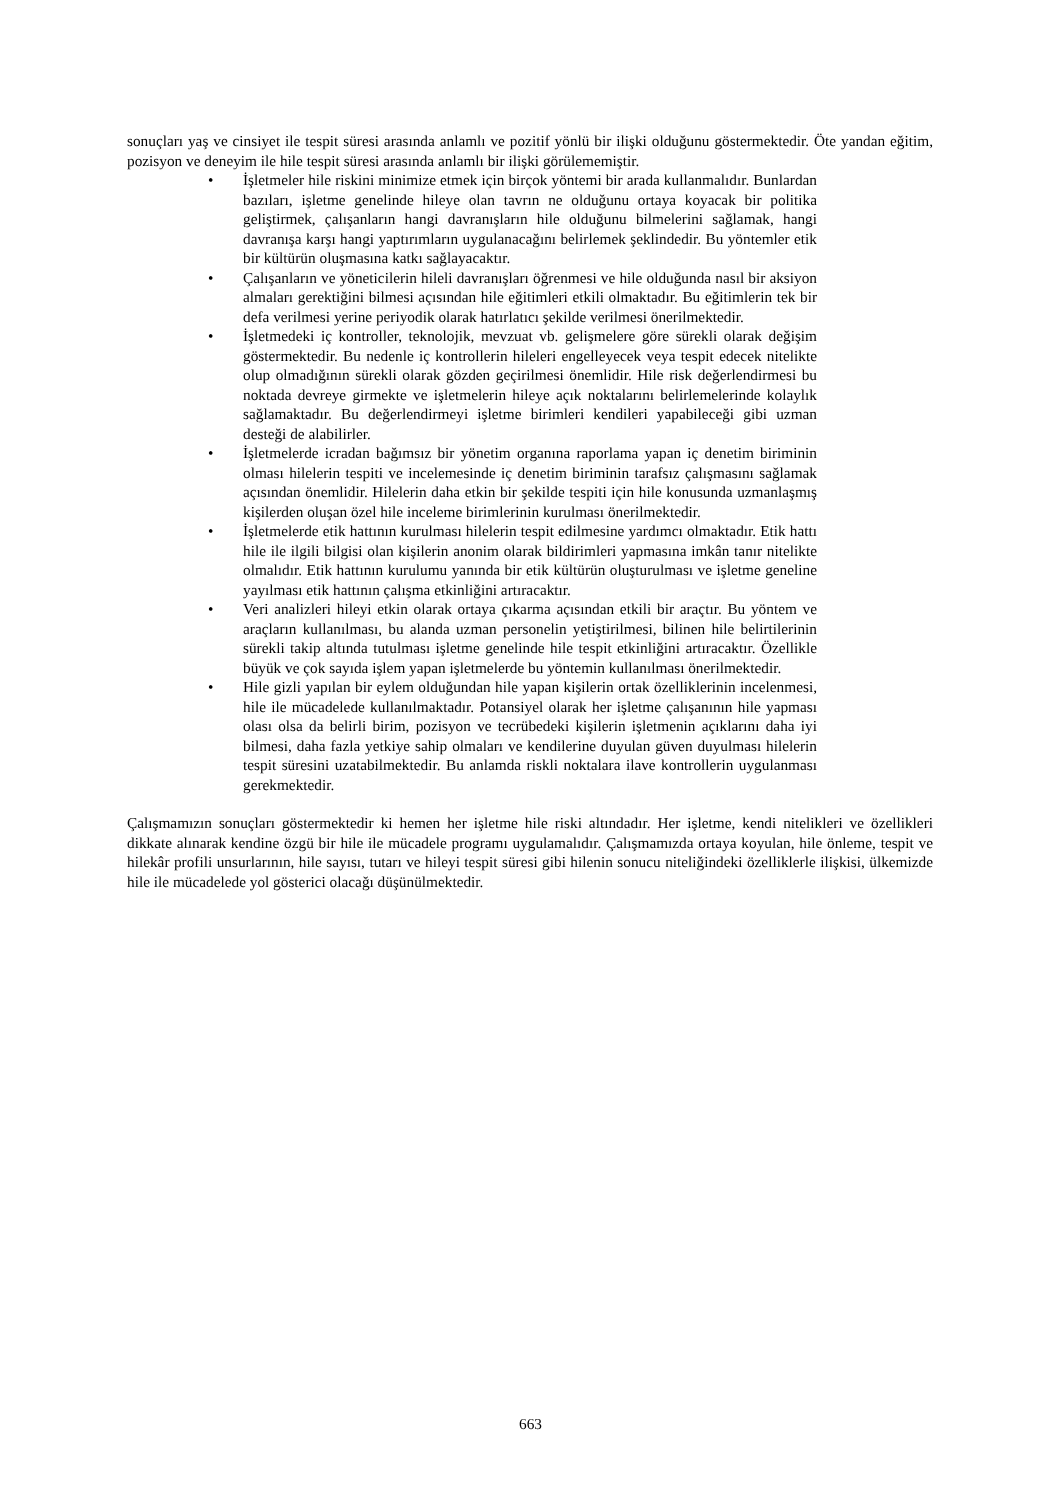sonuçları yaş ve cinsiyet ile tespit süresi arasında anlamlı ve pozitif yönlü bir ilişki olduğunu göstermektedir. Öte yandan eğitim, pozisyon ve deneyim ile hile tespit süresi arasında anlamlı bir ilişki görülememiştir.
• İşletmeler hile riskini minimize etmek için birçok yöntemi bir arada kullanmalıdır. Bunlardan bazıları, işletme genelinde hileye olan tavrın ne olduğunu ortaya koyacak bir politika geliştirmek, çalışanların hangi davranışların hile olduğunu bilmelerini sağlamak, hangi davranışa karşı hangi yaptırımların uygulanacağını belirlemek şeklindedir. Bu yöntemler etik bir kültürün oluşmasına katkı sağlayacaktır.
• Çalışanların ve yöneticilerin hileli davranışları öğrenmesi ve hile olduğunda nasıl bir aksiyon almaları gerektiğini bilmesi açısından hile eğitimleri etkili olmaktadır. Bu eğitimlerin tek bir defa verilmesi yerine periyodik olarak hatırlatıcı şekilde verilmesi önerilmektedir.
• İşletmedeki iç kontroller, teknolojik, mevzuat vb. gelişmelere göre sürekli olarak değişim göstermektedir. Bu nedenle iç kontrollerin hileleri engelleyecek veya tespit edecek nitelikte olup olmadığının sürekli olarak gözden geçirilmesi önemlidir. Hile risk değerlendirmesi bu noktada devreye girmekte ve işletmelerin hileye açık noktalarını belirlemelerinde kolaylık sağlamaktadır. Bu değerlendirmeyi işletme birimleri kendileri yapabileceği gibi uzman desteği de alabilirler.
• İşletmelerde icradan bağımsız bir yönetim organına raporlama yapan iç denetim biriminin olması hilelerin tespiti ve incelemesinde iç denetim biriminin tarafsız çalışmasını sağlamak açısından önemlidir. Hilelerin daha etkin bir şekilde tespiti için hile konusunda uzmanlaşmış kişilerden oluşan özel hile inceleme birimlerinin kurulması önerilmektedir.
• İşletmelerde etik hattının kurulması hilelerin tespit edilmesine yardımcı olmaktadır. Etik hattı hile ile ilgili bilgisi olan kişilerin anonim olarak bildirimleri yapmasına imkân tanır nitelikte olmalıdır. Etik hattının kurulumu yanında bir etik kültürün oluşturulması ve işletme geneline yayılması etik hattının çalışma etkinliğini artıracaktır.
• Veri analizleri hileyi etkin olarak ortaya çıkarma açısından etkili bir araçtır. Bu yöntem ve araçların kullanılması, bu alanda uzman personelin yetiştirilmesi, bilinen hile belirtilerinin sürekli takip altında tutulması işletme genelinde hile tespit etkinliğini artıracaktır. Özellikle büyük ve çok sayıda işlem yapan işletmelerde bu yöntemin kullanılması önerilmektedir.
• Hile gizli yapılan bir eylem olduğundan hile yapan kişilerin ortak özelliklerinin incelenmesi, hile ile mücadelede kullanılmaktadır. Potansiyel olarak her işletme çalışanının hile yapması olası olsa da belirli birim, pozisyon ve tecrübedeki kişilerin işletmenin açıklarını daha iyi bilmesi, daha fazla yetkiye sahip olmaları ve kendilerine duyulan güven duyulması hilelerin tespit süresini uzatabilmektedir. Bu anlamda riskli noktalara ilave kontrollerin uygulanması gerekmektedir.
Çalışmamızın sonuçları göstermektedir ki hemen her işletme hile riski altındadır. Her işletme, kendi nitelikleri ve özellikleri dikkate alınarak kendine özgü bir hile ile mücadele programı uygulamalıdır. Çalışmamızda ortaya koyulan, hile önleme, tespit ve hilekâr profili unsurlarının, hile sayısı, tutarı ve hileyi tespit süresi gibi hilenin sonucu niteliğindeki özelliklerle ilişkisi, ülkemizde hile ile mücadelede yol gösterici olacağı düşünülmektedir.
663